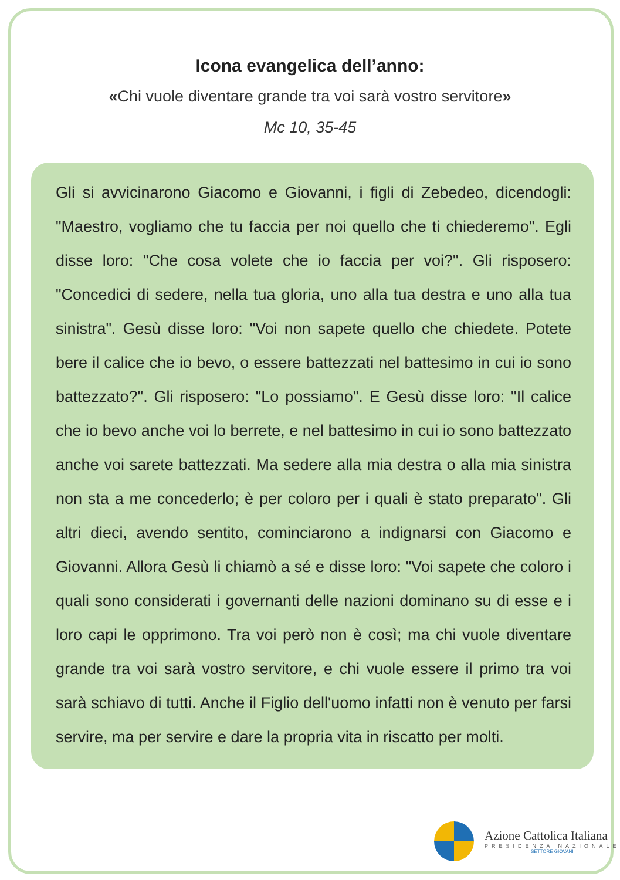Icona evangelica dell’anno:
«Chi vuole diventare grande tra voi sarà vostro servitore»
Mc 10, 35-45
Gli si avvicinarono Giacomo e Giovanni, i figli di Zebedeo, dicendogli: "Maestro, vogliamo che tu faccia per noi quello che ti chiederemo". Egli disse loro: "Che cosa volete che io faccia per voi?". Gli risposero: "Concedici di sedere, nella tua gloria, uno alla tua destra e uno alla tua sinistra". Gesù disse loro: "Voi non sapete quello che chiedete. Potete bere il calice che io bevo, o essere battezzati nel battesimo in cui io sono battezzato?". Gli risposero: "Lo possiamo". E Gesù disse loro: "Il calice che io bevo anche voi lo berrete, e nel battesimo in cui io sono battezzato anche voi sarete battezzati. Ma sedere alla mia destra o alla mia sinistra non sta a me concederlo; è per coloro per i quali è stato preparato". Gli altri dieci, avendo sentito, cominciarono a indignarsi con Giacomo e Giovanni. Allora Gesù li chiamò a sé e disse loro: "Voi sapete che coloro i quali sono considerati i governanti delle nazioni dominano su di esse e i loro capi le opprimono. Tra voi però non è così; ma chi vuole diventare grande tra voi sarà vostro servitore, e chi vuole essere il primo tra voi sarà schiavo di tutti. Anche il Figlio dell'uomo infatti non è venuto per farsi servire, ma per servire e dare la propria vita in riscatto per molti.
Azione Cattolica Italiana
PRESIDENZA NAZIONALE
SETTORE GIOVANI